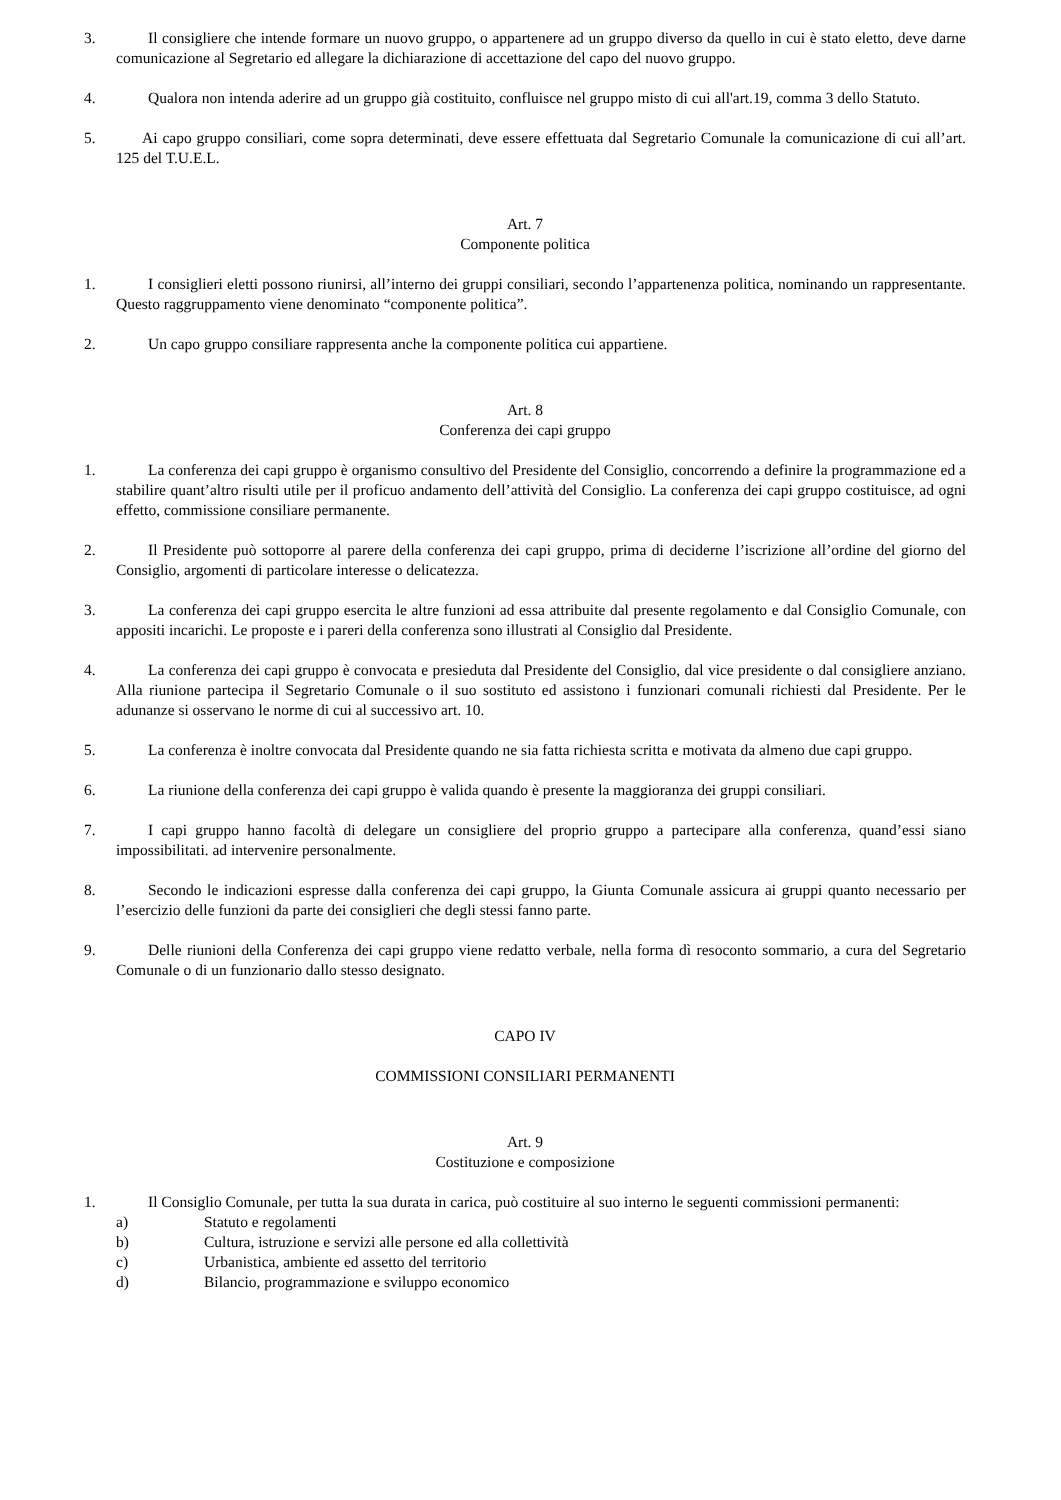3. Il consigliere che intende formare un nuovo gruppo, o appartenere ad un gruppo diverso da quello in cui è stato eletto, deve darne comunicazione al Segretario ed allegare la dichiarazione di accettazione del capo del nuovo gruppo.
4. Qualora non intenda aderire ad un gruppo già costituito, confluisce nel gruppo misto di cui all'art.19, comma 3 dello Statuto.
5. Ai capo gruppo consiliari, come sopra determinati, deve essere effettuata dal Segretario Comunale la comunicazione di cui all’art. 125 del T.U.E.L.
Art. 7
Componente politica
1. I consiglieri eletti possono riunirsi, all’interno dei gruppi consiliari, secondo l’appartenenza politica, nominando un rappresentante. Questo raggruppamento viene denominato “componente politica”.
2. Un capo gruppo consiliare rappresenta anche la componente politica cui appartiene.
Art. 8
Conferenza dei capi gruppo
1. La conferenza dei capi gruppo è organismo consultivo del Presidente del Consiglio, concorrendo a definire la programmazione ed a stabilire quant’altro risulti utile per il proficuo andamento dell’attività del Consiglio. La conferenza dei capi gruppo costituisce, ad ogni effetto, commissione consiliare permanente.
2. Il Presidente può sottoporre al parere della conferenza dei capi gruppo, prima di deciderne l’iscrizione all’ordine del giorno del Consiglio, argomenti di particolare interesse o delicatezza.
3. La conferenza dei capi gruppo esercita le altre funzioni ad essa attribuite dal presente regolamento e dal Consiglio Comunale, con appositi incarichi. Le proposte e i pareri della conferenza sono illustrati al Consiglio dal Presidente.
4. La conferenza dei capi gruppo è convocata e presieduta dal Presidente del Consiglio, dal vice presidente o dal consigliere anziano. Alla riunione partecipa il Segretario Comunale o il suo sostituto ed assistono i funzionari comunali richiesti dal Presidente. Per le adunanze si osservano le norme di cui al successivo art. 10.
5. La conferenza è inoltre convocata dal Presidente quando ne sia fatta richiesta scritta e motivata da almeno due capi gruppo.
6. La riunione della conferenza dei capi gruppo è valida quando è presente la maggioranza dei gruppi consiliari.
7. I capi gruppo hanno facoltà di delegare un consigliere del proprio gruppo a partecipare alla conferenza, quand’essi siano impossibilitati. ad intervenire personalmente.
8. Secondo le indicazioni espresse dalla conferenza dei capi gruppo, la Giunta Comunale assicura ai gruppi quanto necessario per l’esercizio delle funzioni da parte dei consiglieri che degli stessi fanno parte.
9. Delle riunioni della Conferenza dei capi gruppo viene redatto verbale, nella forma dì resoconto sommario, a cura del Segretario Comunale o di un funzionario dallo stesso designato.
CAPO IV
COMMISSIONI CONSILIARI PERMANENTI
Art. 9
Costituzione e composizione
1. Il Consiglio Comunale, per tutta la sua durata in carica, può costituire al suo interno le seguenti commissioni permanenti:
a) Statuto e regolamenti
b) Cultura, istruzione e servizi alle persone ed alla collettività
c) Urbanistica, ambiente ed assetto del territorio
d) Bilancio, programmazione e sviluppo economico